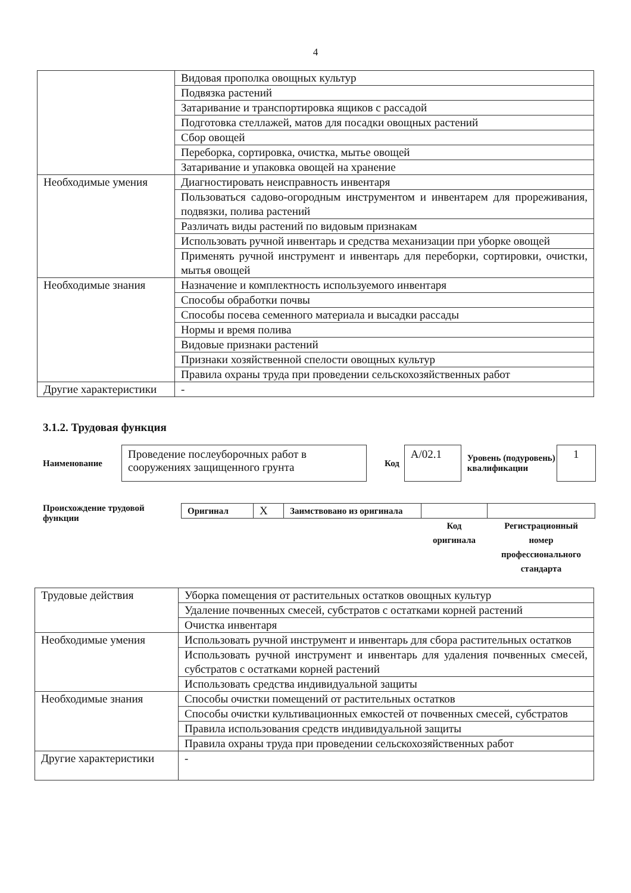4
| | Видовая прополка овощных культур |
| | Подвязка растений |
| | Затаривание и транспортировка ящиков с рассадой |
| | Подготовка стеллажей, матов для посадки овощных растений |
| | Сбор овощей |
| | Переборка, сортировка, очистка, мытье овощей |
| | Затаривание и упаковка овощей на хранение |
| Необходимые умения | Диагностировать неисправность инвентаря |
| | Пользоваться садово-огородным инструментом и инвентарем для прореживания, подвязки, полива растений |
| | Различать виды растений по видовым признакам |
| | Использовать ручной инвентарь и средства механизации при уборке овощей |
| | Применять ручной инструмент и инвентарь для переборки, сортировки, очистки, мытья овощей |
| Необходимые знания | Назначение и комплектность используемого инвентаря |
| | Способы обработки почвы |
| | Способы посева семенного материала и высадки рассады |
| | Нормы и время полива |
| | Видовые признаки растений |
| | Признаки хозяйственной спелости овощных культур |
| | Правила охраны труда при проведении сельскохозяйственных работ |
| Другие характеристики | - |
3.1.2. Трудовая функция
Наименование
Проведение послеуборочных работ в сооружениях защищенного грунта
Код
А/02.1
Уровень (подуровень) квалификации
1
Происхождение трудовой функции
| Оригинал | X | Заимствовано из оригинала | | |
| | | | Код оригинала | Регистрационный номер профессионального стандарта |
| Трудовые действия | Уборка помещения от растительных остатков овощных культур |
| | Удаление почвенных смесей, субстратов с остатками корней растений |
| | Очистка инвентаря |
| Необходимые умения | Использовать ручной инструмент и инвентарь для сбора растительных остатков |
| | Использовать ручной инструмент и инвентарь для удаления почвенных смесей, субстратов с остатками корней растений |
| | Использовать средства индивидуальной защиты |
| Необходимые знания | Способы очистки помещений от растительных остатков |
| | Способы очистки культивационных емкостей от почвенных смесей, субстратов |
| | Правила использования средств индивидуальной защиты |
| | Правила охраны труда при проведении сельскохозяйственных работ |
| Другие характеристики | - |